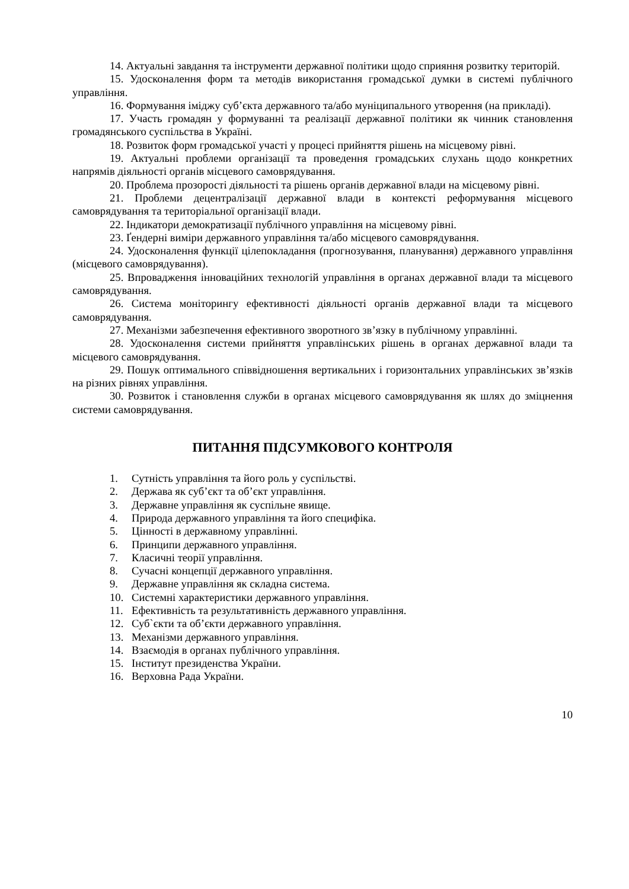14. Актуальні завдання та інструменти державної політики щодо сприяння розвитку територій.
15. Удосконалення форм та методів використання громадської думки в системі публічного управління.
16. Формування іміджу суб’єкта державного та/або муніципального утворення (на прикладі).
17. Участь громадян у формуванні та реалізації державної політики як чинник становлення громадянського суспільства в Україні.
18. Розвиток форм громадської участі у процесі прийняття рішень на місцевому рівні.
19. Актуальні проблеми організації та проведення громадських слухань щодо конкретних напрямів діяльності органів місцевого самоврядування.
20. Проблема прозорості діяльності та рішень органів державної влади на місцевому рівні.
21. Проблеми децентралізації державної влади в контексті реформування місцевого самоврядування та територіальної організації влади.
22. Індикатори демократизації публічного управління на місцевому рівні.
23. Ґендерні виміри державного управління та/або місцевого самоврядування.
24. Удосконалення функції цілепокладання (прогнозування, планування) державного управління (місцевого самоврядування).
25. Впровадження інноваційних технологій управління в органах державної влади та місцевого самоврядування.
26. Система моніторингу ефективності діяльності органів державної влади та місцевого самоврядування.
27. Механізми забезпечення ефективного зворотного зв’язку в публічному управлінні.
28. Удосконалення системи прийняття управлінських рішень в органах державної влади та місцевого самоврядування.
29. Пошук оптимального співвідношення вертикальних і горизонтальних управлінських зв’язків на різних рівнях управління.
30. Розвиток і становлення служби в органах місцевого самоврядування як шлях до зміцнення системи самоврядування.
ПИТАННЯ ПІДСУМКОВОГО КОНТРОЛЯ
1. Сутність управління та його роль у суспільстві.
2. Держава як суб’єкт та об’єкт управління.
3. Державне управління як суспільне явище.
4. Природа державного управління та його специфіка.
5. Цінності в державному управлінні.
6. Принципи державного управління.
7. Класичні теорії управління.
8. Сучасні концепції державного управління.
9. Державне управління як складна система.
10. Системні характеристики державного управління.
11. Ефективність та результативність державного управління.
12. Суб`єкти та об’єкти державного управління.
13. Механізми державного управління.
14. Взаємодія в органах публічного управління.
15. Інститут президенства України.
16. Верховна Рада України.
10